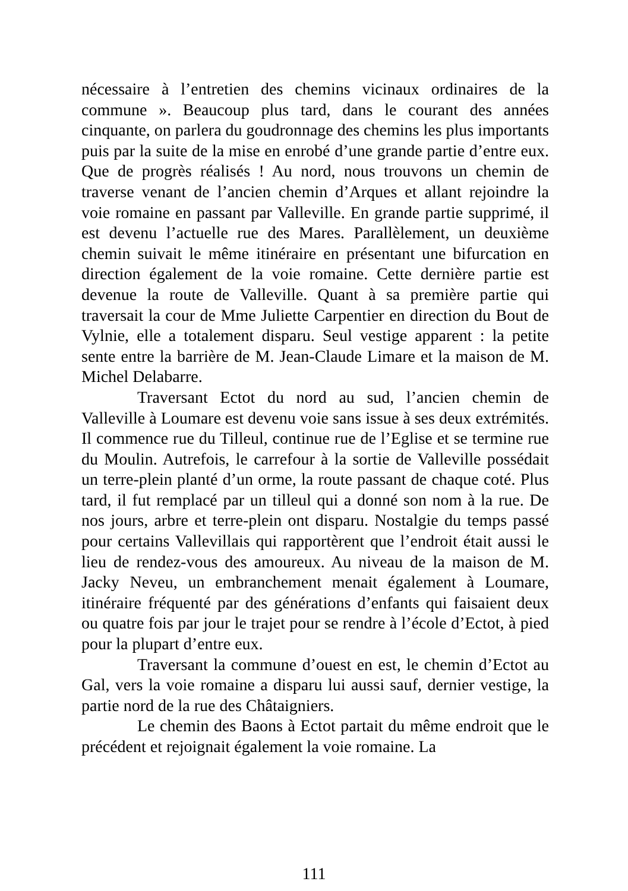nécessaire à l’entretien des chemins vicinaux ordinaires de la commune ». Beaucoup plus tard, dans le courant des années cinquante, on parlera du goudronnage des chemins les plus importants puis par la suite de la mise en enrobé d’une grande partie d’entre eux. Que de progrès réalisés ! Au nord, nous trouvons un chemin de traverse venant de l’ancien chemin d’Arques et allant rejoindre la voie romaine en passant par Valleville. En grande partie supprimé, il est devenu l’actuelle rue des Mares. Parallèlement, un deuxième chemin suivait le même itinéraire en présentant une bifurcation en direction également de la voie romaine. Cette dernière partie est devenue la route de Valleville. Quant à sa première partie qui traversait la cour de Mme Juliette Carpentier en direction du Bout de Vylnie, elle a totalement disparu. Seul vestige apparent : la petite sente entre la barrière de M. Jean-Claude Limare et la maison de M. Michel Delabarre.
Traversant Ectot du nord au sud, l’ancien chemin de Valleville à Loumare est devenu voie sans issue à ses deux extrémités. Il commence rue du Tilleul, continue rue de l’Eglise et se termine rue du Moulin. Autrefois, le carrefour à la sortie de Valleville possédait un terre-plein planté d’un orme, la route passant de chaque coté. Plus tard, il fut remplacé par un tilleul qui a donné son nom à la rue. De nos jours, arbre et terre-plein ont disparu. Nostalgie du temps passé pour certains Vallevillais qui rapportèrent que l’endroit était aussi le lieu de rendez-vous des amoureux. Au niveau de la maison de M. Jacky Neveu, un embranchement menait également à Loumare, itinéraire fréquenté par des générations d’enfants qui faisaient deux ou quatre fois par jour le trajet pour se rendre à l’école d’Ectot, à pied pour la plupart d’entre eux.
Traversant la commune d’ouest en est, le chemin d’Ectot au Gal, vers la voie romaine a disparu lui aussi sauf, dernier vestige, la partie nord de la rue des Châtaigniers.
Le chemin des Baons à Ectot partait du même endroit que le précédent et rejoignait également la voie romaine. La
111